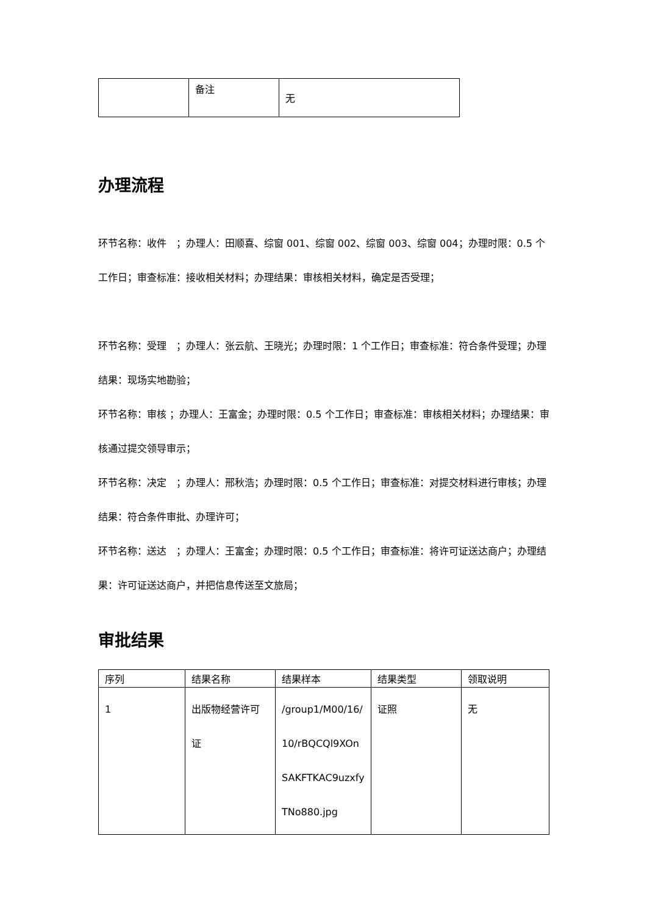| | 备注 | 无 |
办理流程
环节名称：收件　；办理人：田顺喜、综窗 001、综窗 002、综窗 003、综窗 004；办理时限：0.5 个工作日；审查标准：接收相关材料；办理结果：审核相关材料，确定是否受理；
环节名称：受理　；办理人：张云航、王晓光；办理时限：1 个工作日；审查标准：符合条件受理；办理结果：现场实地勘验；
环节名称：审核 ；办理人：王富金；办理时限：0.5 个工作日；审查标准：审核相关材料；办理结果：审核通过提交领导审示；
环节名称：决定　；办理人：邢秋浩；办理时限：0.5 个工作日；审查标准：对提交材料进行审核；办理结果：符合条件审批、办理许可；
环节名称：送达　；办理人：王富金；办理时限：0.5 个工作日；审查标准：将许可证送达商户；办理结果：许可证送达商户，并把信息传送至文旅局；
审批结果
| 序列 | 结果名称 | 结果样本 | 结果类型 | 领取说明 |
| --- | --- | --- | --- | --- |
| 1 | 出版物经营许可证 | /group1/M00/16/10/rBQCQl9XOnSAKFTKAC9uzxfyTNo880.jpg | 证照 | 无 |